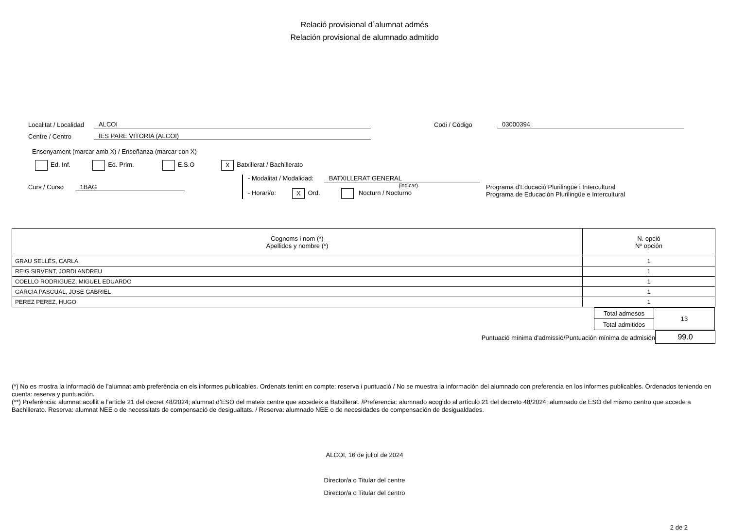Relació provisional d´alumnat admés
Relación provisional de alumnado admitido
Localitat / Localidad ALCOI Codi / Código 03000394
Centre / Centro IES PARE VITÒRIA (ALCOI)
Ensenyament (marcar amb X) / Enseñanza (marcar con X)
Ed. Inf. Ed. Prim. E.S.O X Batxillerat / Bachillerato
Curs / Curso 1BAG
- Modalitat / Modalidad: BATXILLERAT GENERAL
(indicar)
- Horari/o: X Ord. Nocturn / Nocturno
Programa d'Educació Plurilingüe i Intercultural
Programa de Educación Plurilingüe e Intercultural
| Cognoms i nom (*) Apellidos y nombre (*) | N. opció Nº opción |
| --- | --- |
| GRAU SELLÉS, CARLA | 1 |
| REIG SIRVENT, JORDI ANDREU | 1 |
| COELLO RODRIGUEZ, MIGUEL EDUARDO | 1 |
| GARCIA PASCUAL, JOSE GABRIEL | 1 |
| PEREZ PEREZ, HUGO | 1 |
| Total admesos | 13 |
| Total admitidos | |
Puntuació mínima d'admissió/Puntuación mínima de admisión 99.0
(*) No es mostra la informació de l’alumnat amb preferència en els informes publicables. Ordenats tenint en compte: reserva i puntuació / No se muestra la información del alumnado con preferencia en los informes publicables. Ordenados teniendo en cuenta: reserva y puntuación.
(**) Preferència: alumnat acollit a l’article 21 del decret 48/2024; alumnat d’ESO del mateix centre que accedeix a Batxillerat. /Preferencia: alumnado acogido al artículo 21 del decreto 48/2024; alumnado de ESO del mismo centro que accede a Bachillerato. Reserva: alumnat NEE o de necessitats de compensació de desigualtats. / Reserva: alumnado NEE o de necesidades de compensación de desigualdades.
ALCOI, 16 de juliol de 2024
Director/a o Titular del centre
Director/a o Titular del centro
2 de 2